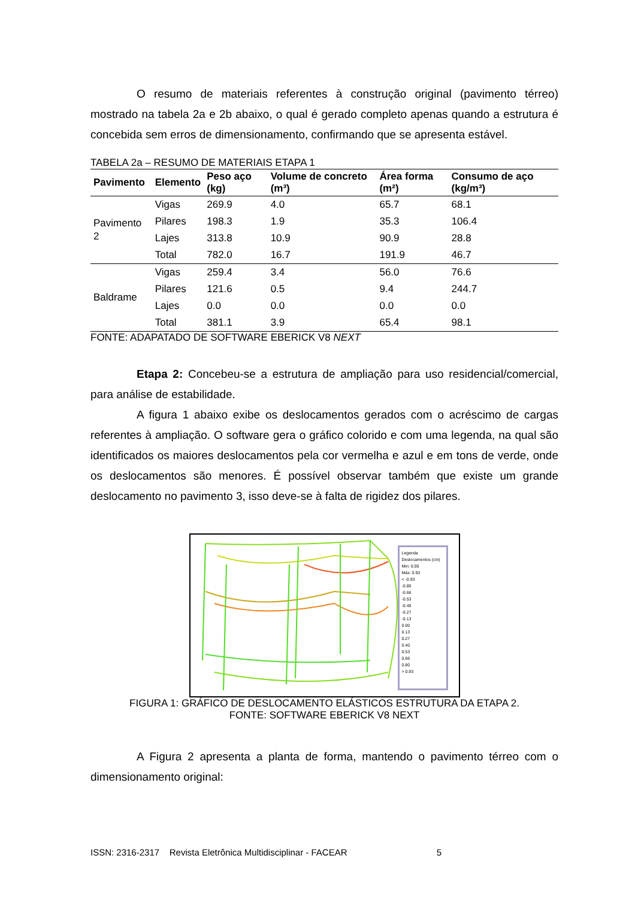O resumo de materiais referentes à construção original (pavimento térreo) mostrado na tabela 2a e 2b abaixo, o qual é gerado completo apenas quando a estrutura é concebida sem erros de dimensionamento, confirmando que se apresenta estável.
TABELA 2a – RESUMO DE MATERIAIS ETAPA 1
| Pavimento | Elemento | Peso aço (kg) | Volume de concreto (m³) | Área forma (m²) | Consumo de aço (kg/m³) |
| --- | --- | --- | --- | --- | --- |
| Pavimento 2 | Vigas | 269.9 | 4.0 | 65.7 | 68.1 |
| | Pilares | 198.3 | 1.9 | 35.3 | 106.4 |
| | Lajes | 313.8 | 10.9 | 90.9 | 28.8 |
| | Total | 782.0 | 16.7 | 191.9 | 46.7 |
| Baldrame | Vigas | 259.4 | 3.4 | 56.0 | 76.6 |
| | Pilares | 121.6 | 0.5 | 9.4 | 244.7 |
| | Lajes | 0.0 | 0.0 | 0.0 | 0.0 |
| | Total | 381.1 | 3.9 | 65.4 | 98.1 |
FONTE: ADAPATADO DE SOFTWARE EBERICK V8 NEXT
Etapa 2: Concebeu-se a estrutura de ampliação para uso residencial/comercial, para análise de estabilidade.
A figura 1 abaixo exibe os deslocamentos gerados com o acréscimo de cargas referentes à ampliação. O software gera o gráfico colorido e com uma legenda, na qual são identificados os maiores deslocamentos pela cor vermelha e azul e em tons de verde, onde os deslocamentos são menores. É possível observar também que existe um grande deslocamento no pavimento 3, isso deve-se à falta de rigidez dos pilares.
Legenda
Deslocamentos (cm)
Min: 0.00
Máx: 0.93
< -0.93
-0.80
-0.66
-0.53
-0.40
-0.27
-0.13
0.00
0.13
0.27
0.40
0.53
0.66
0.80
> 0.93
FIGURA 1: GRÁFICO DE DESLOCAMENTO ELÁSTICOS ESTRUTURA DA ETAPA 2.
FONTE: SOFTWARE EBERICK V8 NEXT
A Figura 2 apresenta a planta de forma, mantendo o pavimento térreo com o dimensionamento original:
ISSN: 2316-2317 Revista Eletrônica Multidisciplinar - FACEAR 5